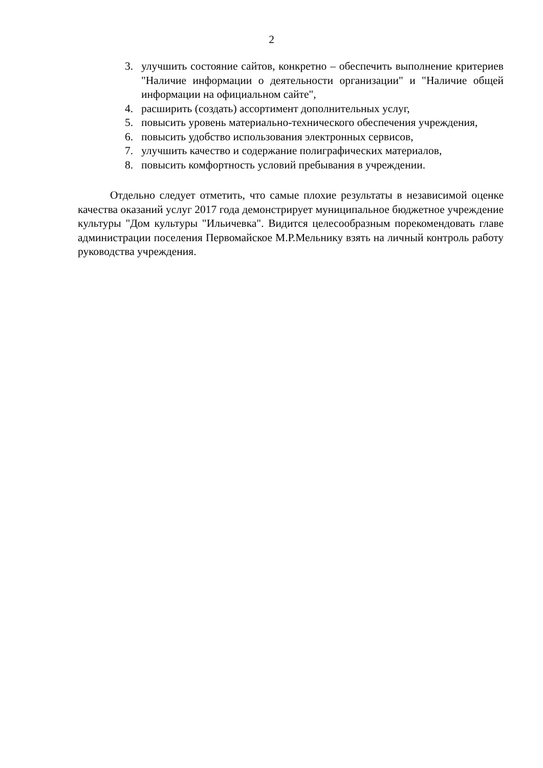2
3. улучшить состояние сайтов, конкретно – обеспечить выполнение критериев "Наличие информации о деятельности организации" и "Наличие общей информации на официальном сайте",
4. расширить (создать) ассортимент дополнительных услуг,
5. повысить уровень материально-технического обеспечения учреждения,
6. повысить удобство использования электронных сервисов,
7. улучшить качество и содержание полиграфических материалов,
8. повысить комфортность условий пребывания в учреждении.
Отдельно следует отметить, что самые плохие результаты в независимой оценке качества оказаний услуг 2017 года демонстрирует муниципальное бюджетное учреждение культуры "Дом культуры "Ильичевка". Видится целесообразным порекомендовать главе администрации поселения Первомайское М.Р.Мельнику взять на личный контроль работу руководства учреждения.